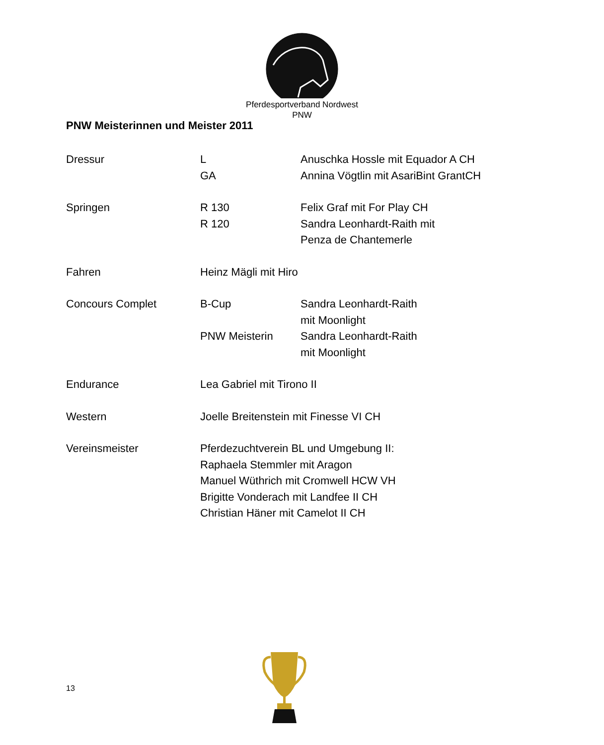Pferdesportverband Nordwest
PNW
PNW Meisterinnen und Meister 2011
Dressur L Anuschka Hossle mit Equador A CH
GA Annina Vögtlin mit AsariBint GrantCH
Springen R 130 Felix Graf mit For Play CH
R 120 Sandra Leonhardt-Raith mit
Penza de Chantemerle
Fahren Heinz Mägli mit Hiro
Concours Complet B-Cup Sandra Leonhardt-Raith
mit Moonlight
PNW Meisterin Sandra Leonhardt-Raith
mit Moonlight
Endurance Lea Gabriel mit Tirono II
Western Joelle Breitenstein mit Finesse VI CH
Vereinsmeister Pferdezuchtverein BL und Umgebung II:
Raphaela Stemmler mit Aragon
Manuel Wüthrich mit Cromwell HCW VH
Brigitte Vonderach mit Landfee II CH
Christian Häner mit Camelot II CH
13